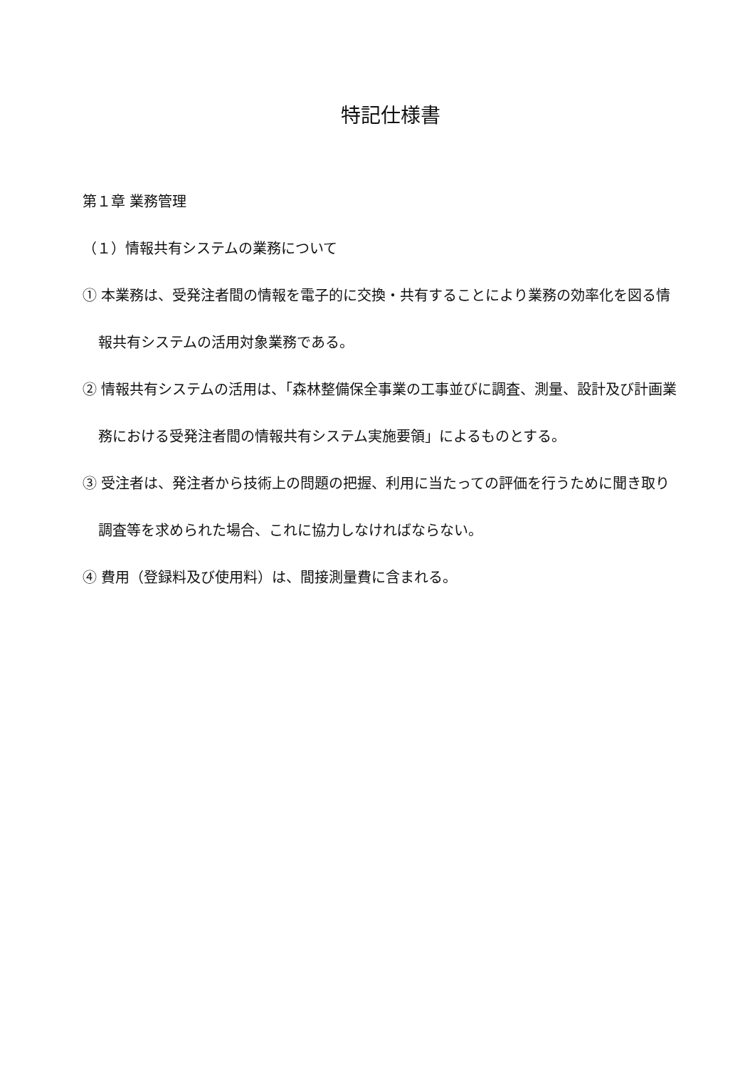特記仕様書
第１章 業務管理
（１）情報共有システムの業務について
① 本業務は、受発注者間の情報を電子的に交換・共有することにより業務の効率化を図る情報共有システムの活用対象業務である。
② 情報共有システムの活用は、「森林整備保全事業の工事並びに調査、測量、設計及び計画業務における受発注者間の情報共有システム実施要領」によるものとする。
③ 受注者は、発注者から技術上の問題の把握、利用に当たっての評価を行うために聞き取り調査等を求められた場合、これに協力しなければならない。
④ 費用（登録料及び使用料）は、間接測量費に含まれる。